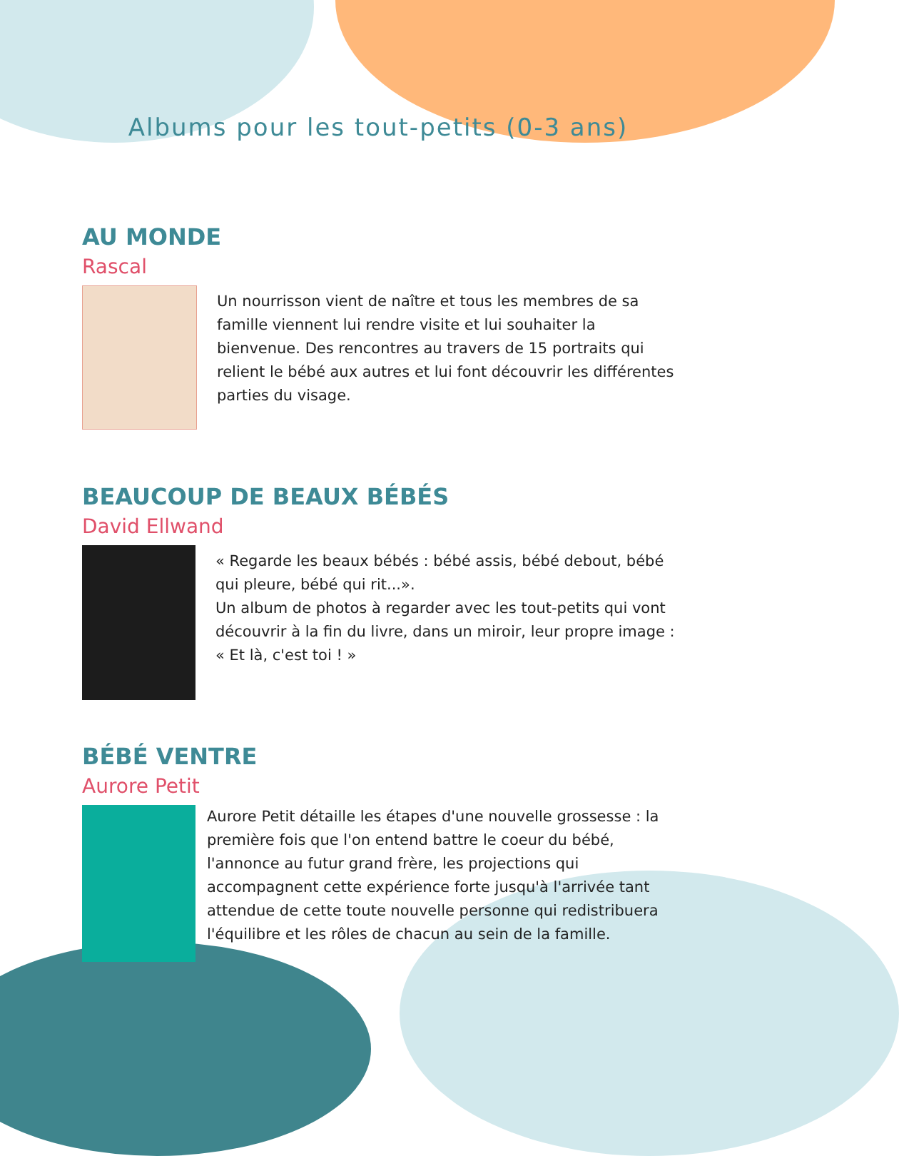Albums pour les tout-petits (0-3 ans)
AU MONDE
Rascal
Un nourrisson vient de naître et tous les membres de sa famille viennent lui rendre visite et lui souhaiter la bienvenue. Des rencontres au travers de 15 portraits qui relient le bébé aux autres et lui font découvrir les différentes parties du visage.
BEAUCOUP DE BEAUX BÉBÉS
David Ellwand
« Regarde les beaux bébés : bébé assis, bébé debout, bébé qui pleure, bébé qui rit...».
Un album de photos à regarder avec les tout-petits qui vont découvrir à la fin du livre, dans un miroir, leur propre image : « Et là, c'est toi ! »
BÉBÉ VENTRE
Aurore Petit
Aurore Petit détaille les étapes d'une nouvelle grossesse : la première fois que l'on entend battre le coeur du bébé, l'annonce au futur grand frère, les projections qui accompagnent cette expérience forte jusqu'à l'arrivée tant attendue de cette toute nouvelle personne qui redistribuera l'équilibre et les rôles de chacun au sein de la famille.